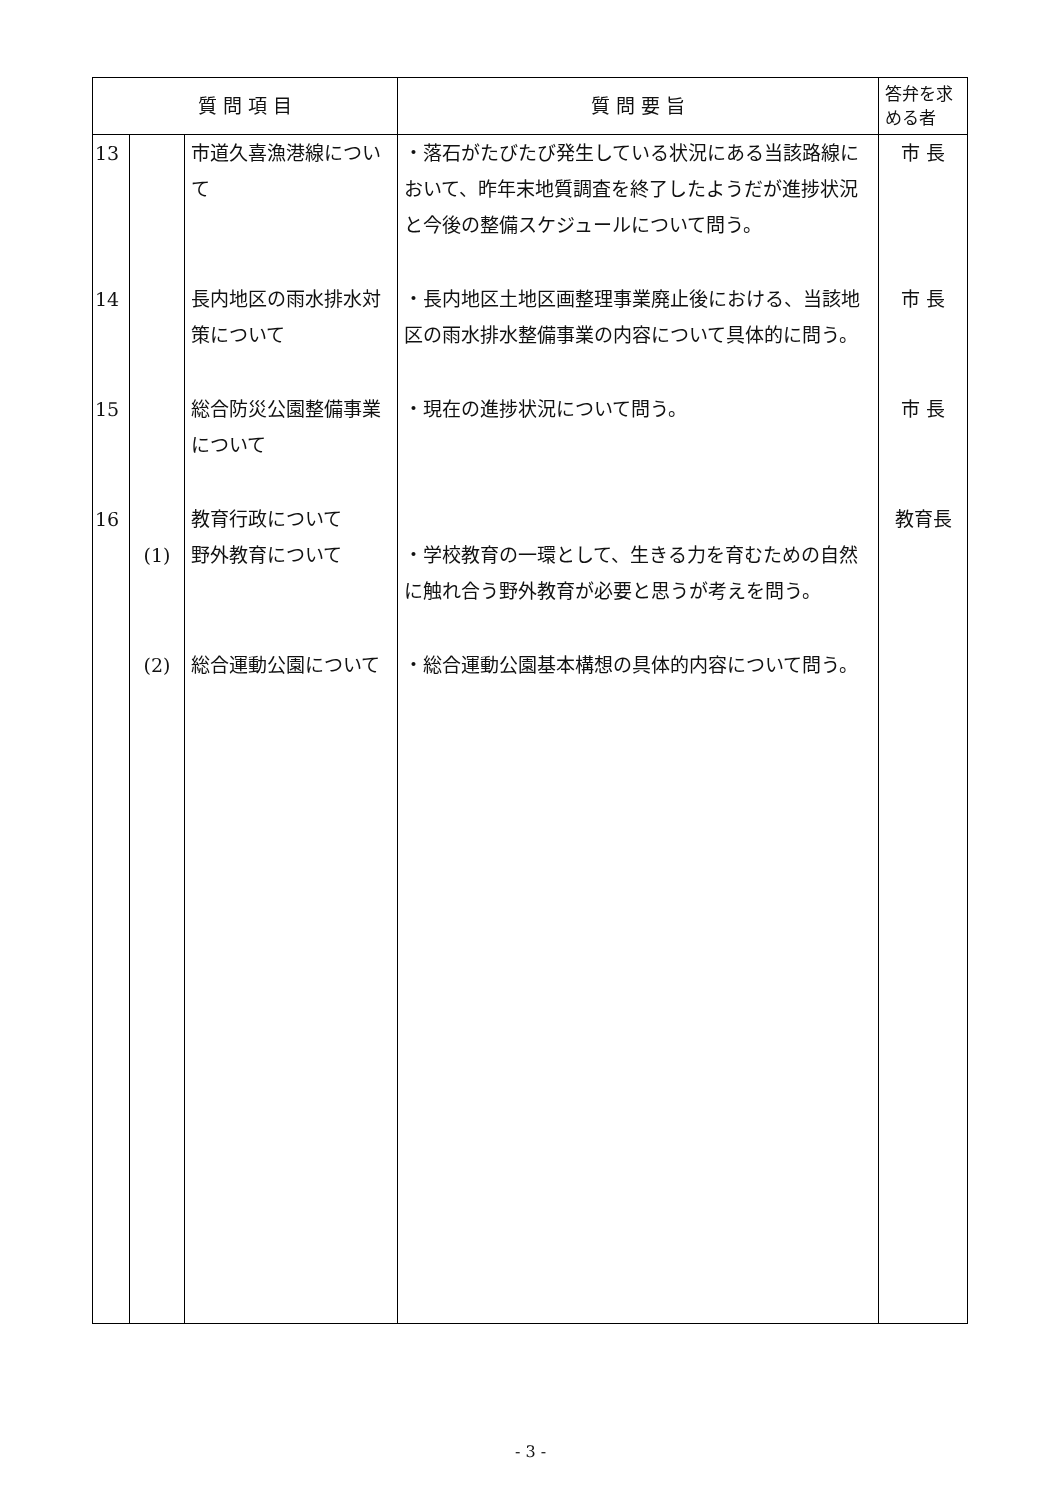| 質 問 項 目 | | | 質 問 要 旨 | 答弁を求める者 |
| --- | --- | --- | --- | --- |
| 13 | | 市道久喜漁港線について | ・落石がたびたび発生している状況にある当該路線において、昨年末地質調査を終了したようだが進捗状況と今後の整備スケジュールについて問う。 | 市 長 |
| 14 | | 長内地区の雨水排水対策について | ・長内地区土地区画整理事業廃止後における、当該地区の雨水排水整備事業の内容について具体的に問う。 | 市 長 |
| 15 | | 総合防災公園整備事業について | ・現在の進捗状況について問う。 | 市 長 |
| 16 | | 教育行政について | | 教育長 |
| | (1) | 野外教育について | ・学校教育の一環として、生きる力を育むための自然に触れ合う野外教育が必要と思うが考えを問う。 | |
| | (2) | 総合運動公園について | ・総合運動公園基本構想の具体的内容について問う。 | |
- 3 -